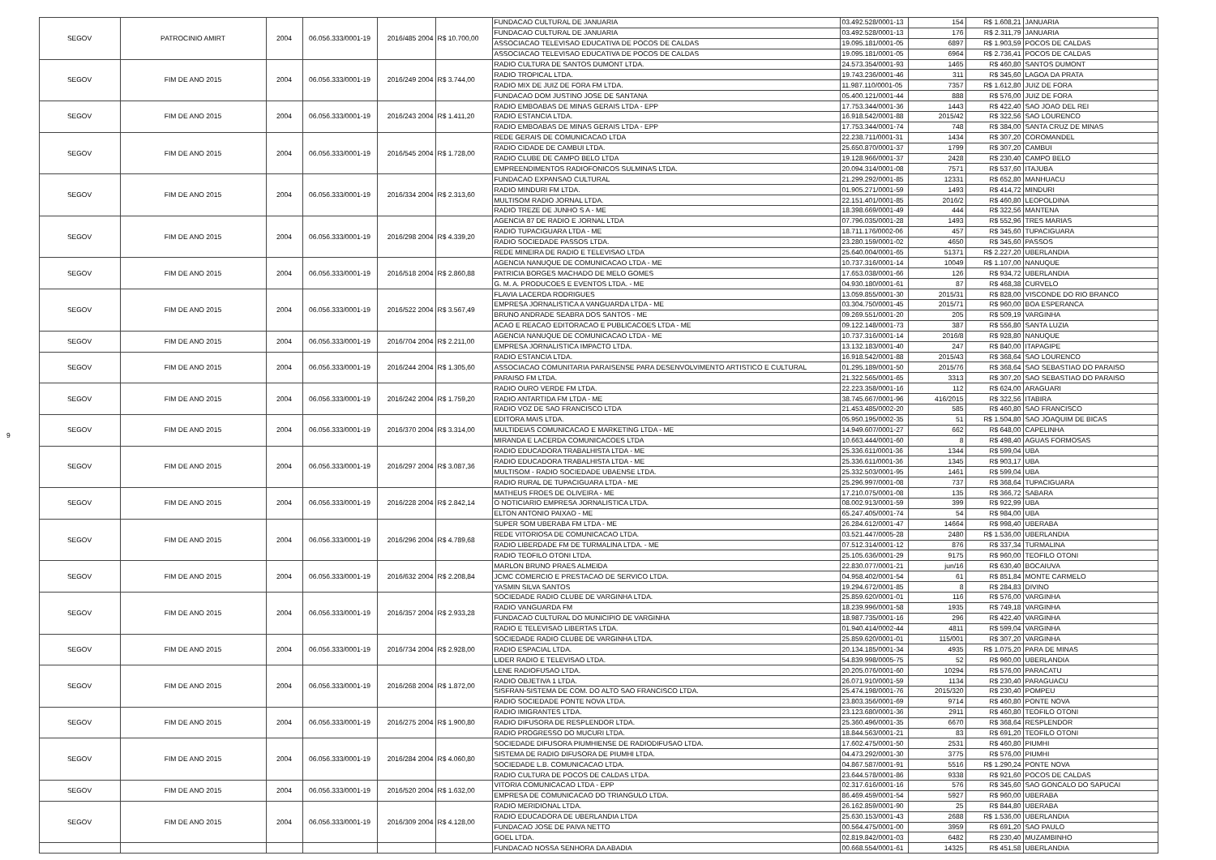| 9 | SEGOV | PATROCINIO AMIRT | 2004 | 06.056.333/0001-19 | 2016/485 2004 | R$ 10.700,00 | FUNDACAO CULTURAL DE JANUARIA | 03.492.528/0001-13 | 154 | R$ 1.608,21 | JANUARIA |
| | | | | | | | FUNDACAO CULTURAL DE JANUARIA | 03.492.528/0001-13 | 176 | R$ 2.311,79 | JANUARIA |
| | | | | | | | ASSOCIACAO TELEVISAO EDUCATIVA DE POCOS DE CALDAS | 19.095.181/0001-05 | 6897 | R$ 1.903,59 | POCOS DE CALDAS |
| | | | | | | | ASSOCIACAO TELEVISAO EDUCATIVA DE POCOS DE CALDAS | 19.095.181/0001-05 | 6964 | R$ 2.736,41 | POCOS DE CALDAS |
| | SEGOV | FIM DE ANO 2015 | 2004 | 06.056.333/0001-19 | 2016/249 2004 | R$ 3.744,00 | RADIO CULTURA DE SANTOS DUMONT LTDA. | 24.573.354/0001-93 | 1465 | R$ 460,80 | SANTOS DUMONT |
| | | | | | | | RADIO TROPICAL LTDA. | 19.743.236/0001-46 | 311 | R$ 345,60 | LAGOA DA PRATA |
| | | | | | | | RADIO MIX DE JUIZ DE FORA FM LTDA. | 11.987.110/0001-05 | 7357 | R$ 1.612,80 | JUIZ DE FORA |
| | | | | | | | FUNDACAO DOM JUSTINO JOSE DE SANTANA | 05.400.121/0001-44 | 888 | R$ 576,00 | JUIZ DE FORA |
| | SEGOV | FIM DE ANO 2015 | 2004 | 06.056.333/0001-19 | 2016/243 2004 | R$ 1.411,20 | RADIO EMBOABAS DE MINAS GERAIS LTDA - EPP | 17.753.344/0001-36 | 1443 | R$ 422,40 | SAO JOAO DEL REI |
| | | | | | | | RADIO ESTANCIA LTDA. | 16.918.542/0001-88 | 2015/42 | R$ 322,56 | SAO LOURENCO |
| | | | | | | | RADIO EMBOABAS DE MINAS GERAIS LTDA - EPP | 17.753.344/0001-74 | 748 | R$ 384,00 | SANTA CRUZ DE MINAS |
| | SEGOV | FIM DE ANO 2015 | 2004 | 06.056.333/0001-19 | 2016/545 2004 | R$ 1.728,00 | REDE GERAIS DE COMUNICACAO LTDA | 22.238.711/0001-31 | 1434 | R$ 307,20 | COROMANDEL |
| | | | | | | | RADIO CIDADE DE CAMBUI LTDA. | 25.650.870/0001-37 | 1799 | R$ 307,20 | CAMBUI |
| | | | | | | | RADIO CLUBE DE CAMPO BELO LTDA | 19.128.966/0001-37 | 2428 | R$ 230,40 | CAMPO BELO |
| | | | | | | | EMPREENDIMENTOS RADIOFONICOS SULMINAS LTDA. | 20.094.314/0001-08 | 7571 | R$ 537,60 | ITAJUBA |
| | SEGOV | FIM DE ANO 2015 | 2004 | 06.056.333/0001-19 | 2016/334 2004 | R$ 2.313,60 | FUNDACAO EXPANSAO CULTURAL | 21.299.292/0001-85 | 12331 | R$ 652,80 | MANHUACU |
| | | | | | | | RADIO MINDURI FM LTDA. | 01.905.271/0001-59 | 1493 | R$ 414,72 | MINDURI |
| | | | | | | | MULTISOM RADIO JORNAL LTDA. | 22.151.401/0001-85 | 2016/2 | R$ 460,80 | LEOPOLDINA |
| | | | | | | | RADIO TREZE DE JUNHO S A - ME | 18.398.669/0001-49 | 444 | R$ 322,56 | MANTENA |
| | SEGOV | FIM DE ANO 2015 | 2004 | 06.056.333/0001-19 | 2016/298 2004 | R$ 4.339,20 | AGENCIA 87 DE RADIO E JORNAL LTDA | 07.796.035/0001-28 | 1493 | R$ 552,96 | TRES MARIAS |
| | | | | | | | RADIO TUPACIGUARA LTDA - ME | 18.711.176/0002-06 | 457 | R$ 345,60 | TUPACIGUARA |
| | | | | | | | RADIO SOCIEDADE PASSOS LTDA. | 23.280.159/0001-02 | 4650 | R$ 345,60 | PASSOS |
| | | | | | | | REDE MINEIRA DE RADIO E TELEVISAO LTDA | 25.640.004/0001-65 | 51371 | R$ 2.227,20 | UBERLANDIA |
| | SEGOV | FIM DE ANO 2015 | 2004 | 06.056.333/0001-19 | 2016/518 2004 | R$ 2.860,88 | AGENCIA NANUQUE DE COMUNICACAO LTDA - ME | 10.737.316/0001-14 | 10049 | R$ 1.107,00 | NANUQUE |
| | | | | | | | PATRICIA BORGES MACHADO DE MELO GOMES | 17.653.038/0001-66 | 126 | R$ 934,72 | UBERLANDIA |
| | | | | | | | G. M. A. PRODUCOES E EVENTOS LTDA. - ME | 04.930.180/0001-61 | 87 | R$ 468,38 | CURVELO |
| | SEGOV | FIM DE ANO 2015 | 2004 | 06.056.333/0001-19 | 2016/522 2004 | R$ 3.567,49 | FLAVIA LACERDA RODRIGUES | 13.059.855/0001-30 | 2015/31 | R$ 828,00 | VISCONDE DO RIO BRANCO |
| | | | | | | | EMPRESA JORNALISTICA A VANGUARDA LTDA - ME | 03.304.750/0001-45 | 2015/71 | R$ 960,00 | BOA ESPERANCA |
| | | | | | | | BRUNO ANDRADE SEABRA DOS SANTOS - ME | 09.269.551/0001-20 | 205 | R$ 509,19 | VARGINHA |
| | | | | | | | ACAO E REACAO EDITORACAO E PUBLICACOES LTDA - ME | 09.122.148/0001-73 | 387 | R$ 556,80 | SANTA LUZIA |
| | SEGOV | FIM DE ANO 2015 | 2004 | 06.056.333/0001-19 | 2016/704 2004 | R$ 2.211,00 | AGENCIA NANUQUE DE COMUNICACAO LTDA - ME | 10.737.316/0001-14 | 2016/8 | R$ 928,80 | NANUQUE |
| | | | | | | | EMPRESA JORNALISTICA IMPACTO LTDA. | 13.132.183/0001-40 | 247 | R$ 840,00 | ITAPAGIPE |
| | SEGOV | FIM DE ANO 2015 | 2004 | 06.056.333/0001-19 | 2016/244 2004 | R$ 1.305,60 | RADIO ESTANCIA LTDA. | 16.918.542/0001-88 | 2015/43 | R$ 368,64 | SAO LOURENCO |
| | | | | | | | ASSOCIACAO COMUNITARIA PARAISENSE PARA DESENVOLVIMENTO ARTISTICO E CULTURAL | 01.295.189/0001-50 | 2015/76 | R$ 368,64 | SAO SEBASTIAO DO PARAISO |
| | | | | | | | PARAISO FM LTDA. | 21.322.565/0001-65 | 3313 | R$ 307,20 | SAO SEBASTIAO DO PARAISO |
| | SEGOV | FIM DE ANO 2015 | 2004 | 06.056.333/0001-19 | 2016/242 2004 | R$ 1.759,20 | RADIO OURO VERDE FM LTDA. | 22.223.358/0001-16 | 112 | R$ 624,00 | ARAGUARI |
| | | | | | | | RADIO ANTARTIDA FM LTDA - ME | 38.745.667/0001-96 | 416/2015 | R$ 322,56 | ITABIRA |
| | | | | | | | RADIO VOZ DE SAO FRANCISCO LTDA | 21.453.485/0002-20 | 585 | R$ 460,80 | SAO FRANCISCO |
| | SEGOV | FIM DE ANO 2015 | 2004 | 06.056.333/0001-19 | 2016/370 2004 | R$ 3.314,00 | EDITORA MAIS LTDA. | 05.950.195/0002-35 | 51 | R$ 1.504,80 | SAO JOAQUIM DE BICAS |
| | | | | | | | MULTIDEIAS COMUNICACAO E MARKETING LTDA - ME | 14.949.607/0001-27 | 662 | R$ 648,00 | CAPELINHA |
| | | | | | | | MIRANDA E LACERDA COMUNICACOES LTDA | 10.663.444/0001-60 | 8 | R$ 498,40 | AGUAS FORMOSAS |
| | SEGOV | FIM DE ANO 2015 | 2004 | 06.056.333/0001-19 | 2016/297 2004 | R$ 3.087,36 | RADIO EDUCADORA TRABALHISTA LTDA - ME | 25.336.611/0001-36 | 1344 | R$ 599,04 | UBA |
| | | | | | | | RADIO EDUCADORA TRABALHISTA LTDA - ME | 25.336.611/0001-36 | 1345 | R$ 903,17 | UBA |
| | | | | | | | MULTISOM - RADIO SOCIEDADE UBAENSE LTDA. | 25.332.503/0001-95 | 1461 | R$ 599,04 | UBA |
| | | | | | | | RADIO RURAL DE TUPACIGUARA LTDA - ME | 25.296.997/0001-08 | 737 | R$ 368,64 | TUPACIGUARA |
| | SEGOV | FIM DE ANO 2015 | 2004 | 06.056.333/0001-19 | 2016/228 2004 | R$ 2.842,14 | MATHEUS FROES DE OLIVEIRA - ME | 17.210.075/0001-08 | 135 | R$ 366,72 | SABARA |
| | | | | | | | O NOTICIARIO EMPRESA JORNALISTICA LTDA. | 08.002.913/0001-59 | 399 | R$ 922,99 | UBA |
| | | | | | | | ELTON ANTONIO PAIXAO - ME | 65.247.405/0001-74 | 54 | R$ 984,00 | UBA |
| | SEGOV | FIM DE ANO 2015 | 2004 | 06.056.333/0001-19 | 2016/296 2004 | R$ 4.789,68 | SUPER SOM UBERABA FM LTDA - ME | 26.284.612/0001-47 | 14664 | R$ 998,40 | UBERABA |
| | | | | | | | REDE VITORIOSA DE COMUNICACAO LTDA. | 03.521.447/0005-28 | 2480 | R$ 1.536,00 | UBERLANDIA |
| | | | | | | | RADIO LIBERDADE FM DE TURMALINA LTDA. - ME | 07.512.314/0001-12 | 876 | R$ 337,34 | TURMALINA |
| | | | | | | | RADIO TEOFILO OTONI LTDA. | 25.105.636/0001-29 | 9175 | R$ 960,00 | TEOFILO OTONI |
| | SEGOV | FIM DE ANO 2015 | 2004 | 06.056.333/0001-19 | 2016/632 2004 | R$ 2.208,84 | MARLON BRUNO PRAES ALMEIDA | 22.830.077/0001-21 | jun/16 | R$ 630,40 | BOCAIUVA |
| | | | | | | | JCMC COMERCIO E PRESTACAO DE SERVICO LTDA. | 04.958.402/0001-54 | 61 | R$ 851,84 | MONTE CARMELO |
| | | | | | | | YASMIN SILVA SANTOS | 19.294.672/0001-85 | 8 | R$ 284,83 | DIVINO |
| | SEGOV | FIM DE ANO 2015 | 2004 | 06.056.333/0001-19 | 2016/357 2004 | R$ 2.933,28 | SOCIEDADE RADIO CLUBE DE VARGINHA LTDA. | 25.859.620/0001-01 | 116 | R$ 576,00 | VARGINHA |
| | | | | | | | RADIO VANGUARDA FM | 18.239.996/0001-58 | 1935 | R$ 749,18 | VARGINHA |
| | | | | | | | FUNDACAO CULTURAL DO MUNICIPIO DE VARGINHA | 18.987.735/0001-16 | 296 | R$ 422,40 | VARGINHA |
| | | | | | | | RADIO E TELEVISAO LIBERTAS LTDA. | 01.940.414/0002-44 | 4811 | R$ 599,04 | VARGINHA |
| | SEGOV | FIM DE ANO 2015 | 2004 | 06.056.333/0001-19 | 2016/734 2004 | R$ 2.928,00 | SOCIEDADE RADIO CLUBE DE VARGINHA LTDA. | 25.859.620/0001-01 | 115/001 | R$ 307,20 | VARGINHA |
| | | | | | | | RADIO ESPACIAL LTDA. | 20.134.185/0001-34 | 4935 | R$ 1.075,20 | PARA DE MINAS |
| | | | | | | | LIDER RADIO E TELEVISAO LTDA. | 54.839.998/0005-75 | 52 | R$ 960,00 | UBERLANDIA |
| | SEGOV | FIM DE ANO 2015 | 2004 | 06.056.333/0001-19 | 2016/268 2004 | R$ 1.872,00 | LENE RADIOFUSAO LTDA. | 20.205.076/0001-60 | 10294 | R$ 576,00 | PARACATU |
| | | | | | | | RADIO OBJETIVA 1 LTDA. | 26.071.910/0001-59 | 1134 | R$ 230,40 | PARAGUACU |
| | | | | | | | SISFRAN-SISTEMA DE COM. DO ALTO SAO FRANCISCO LTDA. | 25.474.198/0001-76 | 2015/320 | R$ 230,40 | POMPEU |
| | | | | | | | RADIO SOCIEDADE PONTE NOVA LTDA. | 23.803.356/0001-69 | 9714 | R$ 460,80 | PONTE NOVA |
| | SEGOV | FIM DE ANO 2015 | 2004 | 06.056.333/0001-19 | 2016/275 2004 | R$ 1.900,80 | RADIO IMIGRANTES LTDA. | 23.123.680/0001-36 | 2911 | R$ 460,80 | TEOFILO OTONI |
| | | | | | | | RADIO DIFUSORA DE RESPLENDOR LTDA. | 25.360.496/0001-35 | 6670 | R$ 368,64 | RESPLENDOR |
| | | | | | | | RADIO PROGRESSO DO MUCURI LTDA. | 18.844.563/0001-21 | 83 | R$ 691,20 | TEOFILO OTONI |
| | SEGOV | FIM DE ANO 2015 | 2004 | 06.056.333/0001-19 | 2016/284 2004 | R$ 4.060,80 | SOCIEDADE DIFUSORA PIUMHIENSE DE RADIODIFUSAO LTDA. | 17.602.475/0001-50 | 2531 | R$ 460,80 | PIUMHI |
| | | | | | | | SISTEMA DE RADIO DIFUSORA DE PIUMHI LTDA. | 04.473.292/0001-30 | 3775 | R$ 576,00 | PIUMHI |
| | | | | | | | SOCIEDADE L.B. COMUNICACAO LTDA. | 04.867.587/0001-91 | 5516 | R$ 1.290,24 | PONTE NOVA |
| | | | | | | | RADIO CULTURA DE POCOS DE CALDAS LTDA. | 23.644.578/0001-86 | 9338 | R$ 921,60 | POCOS DE CALDAS |
| | SEGOV | FIM DE ANO 2015 | 2004 | 06.056.333/0001-19 | 2016/520 2004 | R$ 1.632,00 | VITORIA COMUNICACAO LTDA - EPP | 02.317.616/0001-16 | 576 | R$ 345,60 | SAO GONCALO DO SAPUCAI |
| | | | | | | | EMPRESA DE COMUNICACAO DO TRIANGULO LTDA. | 86.469.459/0001-54 | 5927 | R$ 960,00 | UBERABA |
| | SEGOV | FIM DE ANO 2015 | 2004 | 06.056.333/0001-19 | 2016/309 2004 | R$ 4.128,00 | RADIO MERIDIONAL LTDA. | 26.162.859/0001-90 | 25 | R$ 844,80 | UBERABA |
| | | | | | | | RADIO EDUCADORA DE UBERLANDIA LTDA | 25.630.153/0001-43 | 2688 | R$ 1.536,00 | UBERLANDIA |
| | | | | | | | FUNDACAO JOSE DE PAIVA NETTO | 00.564.475/0001-00 | 3959 | R$ 691,20 | SAO PAULO |
| | | | | | | | GOEL LTDA. | 02.819.842/0001-03 | 6482 | R$ 230,40 | MUZAMBINHO |
| | | | | | | | FUNDACAO NOSSA SENHORA DA ABADIA | 00.668.554/0001-61 | 14325 | R$ 451,58 | UBERLANDIA |